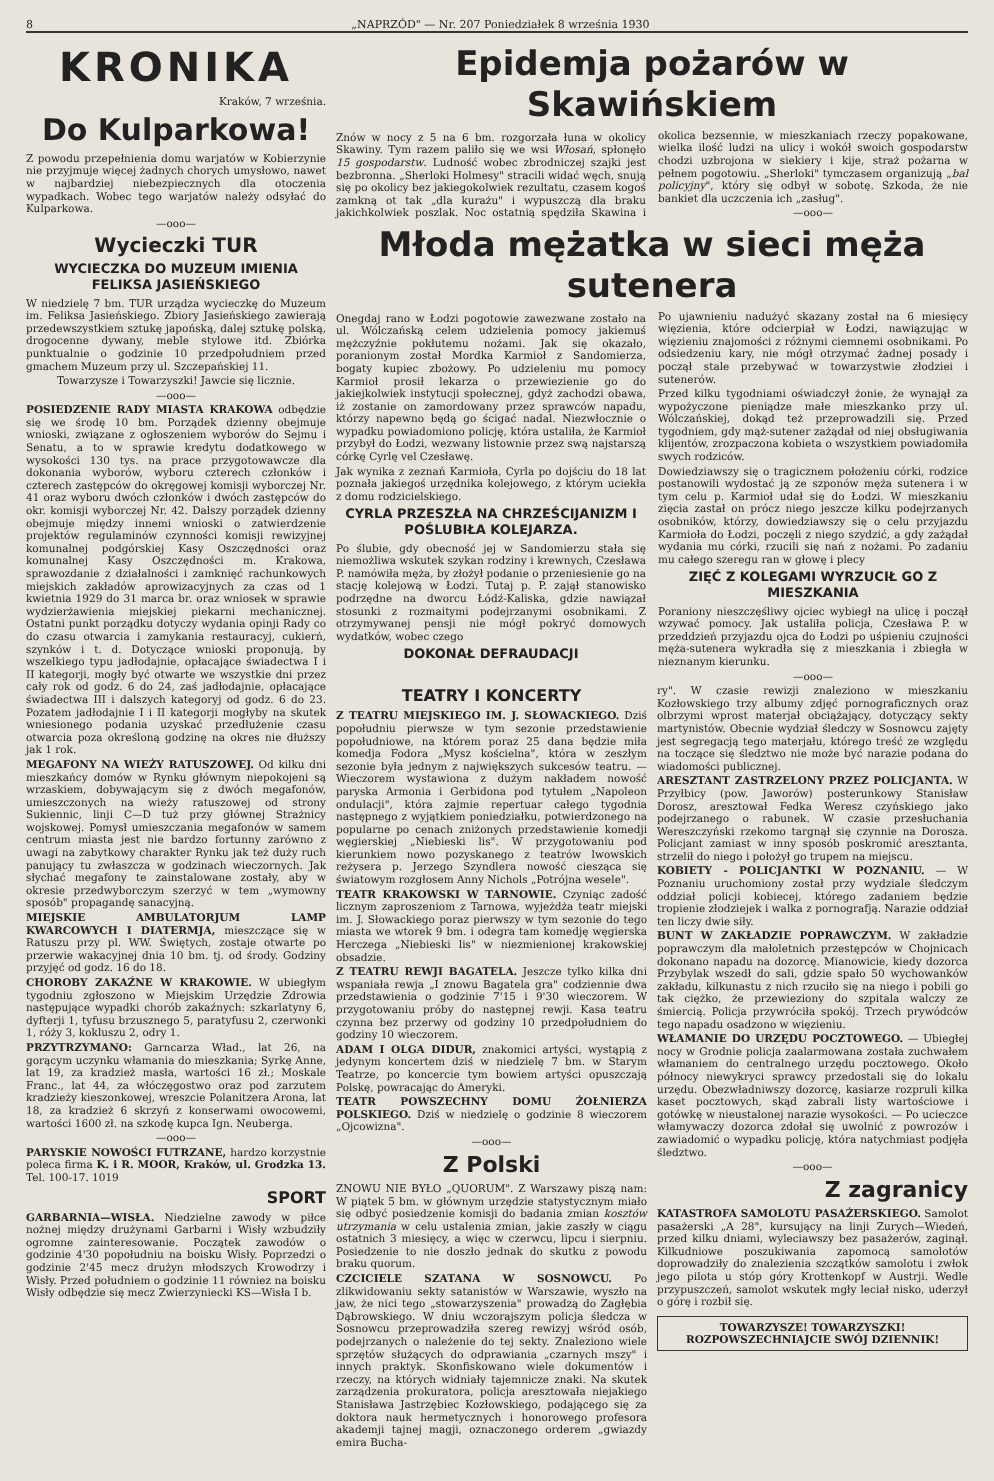8 „NAPRZÓD" — Nr. 207 Poniedziałek 8 września 1930
KRONIKA
Kraków, 7 września.
Do Kulparkowa!
Z powodu przepełnienia domu warjatów w Kobierzynie nie przyjmuje więcej żadnych chorych umysłowo, nawet w najbardziej niebezpiecznych dla otoczenia wypadkach. Wobec tego warjatów należy odsyłać do Kulparkowa.
—ooo—
Wycieczki TUR
WYCIECZKA DO MUZEUM IMIENIA FELIKSA JASIEŃSKIEGO
W niedzielę 7 bm. TUR urządza wycieczkę do Muzeum im. Feliksa Jasieńskiego. Zbiory Jasieńskiego zawierają przedewszystkiem sztukę japońską, dalej sztukę polską, drogocenne dywany, meble stylowe itd. Zbiórka punktualnie o godzinie 10 przedpołudniem przed gmachem Muzeum przy ul. Szczepańskiej 11.
Towarzysze i Towarzyszki! Jawcie się licznie.
—ooo—
POSIEDZENIE RADY MIASTA KRAKOWA odbędzie się we środę 10 bm. Porządek dzienny obejmuje wnioski, związane z ogłoszeniem wyborów do Sejmu i Senatu, a to w sprawie kredytu dodatkowego w wysokości 130 tys. na prace przygotowawcze dla dokonania wyborów, wyboru czterech członków i czterech zastępców do okręgowej komisji wyborczej Nr. 41 oraz wyboru dwóch członków i dwóch zastępców do okr. komisji wyborczej Nr. 42. Dalszy porządek dzienny obejmuje między innemi wnioski o zatwierdzenie projektów regulaminów czynności komisji rewizyjnej komunalnej podgórskiej Kasy Oszczędności oraz komunalnej Kasy Oszczędności m. Krakowa, sprawozdanie z działalności i zamknięć rachunkowych miejskich zakładów aprowizacyjnych za czas od 1 kwietnia 1929 do 31 marca br. oraz wniosek w sprawie wydzierżawienia miejskiej piekarni mechanicznej. Ostatni punkt porządku dotyczy wydania opinji Rady co do czasu otwarcia i zamykania restauracyj, cukierń, szynków i t. d. Dotyczące wnioski proponują, by wszelkiego typu jadłodajnie, opłacające świadectwa I i II kategorji, mogły być otwarte we wszystkie dni przez cały rok od godz. 6 do 24, zaś jadłodajnie, opłacające świadectwa III i dalszych kategoryj od godz. 6 do 23. Pozatem jadłodajnie I i II kategorji mogłyby na skutek wniesionego podania uzyskać przedłużenie czasu otwarcia poza określoną godzinę na okres nie dłuższy jak 1 rok.
MEGAFONY NA WIEŻY RATUSZOWEJ. Od kilku dni mieszkańcy domów w Rynku głównym niepokojeni są wrzaskiem, dobywającym się z dwóch megafonów, umieszczonych na wieży ratuszowej od strony Sukiennic, linji C—D tuż przy głównej Strażnicy wojskowej. Pomysł umieszczania megafonów w samem centrum miasta jest nie bardzo fortunny zarówno z uwagi na zabytkowy charakter Rynku jak też duży ruch panujący tu zwłaszcza w godzinach wieczornych. Jak słychać megafony te zainstalowane zostały, aby w okresie przedwyborczym szerzyć w tem „wymowny sposób" propagandę sanacyjną.
MIEJSKIE AMBULATORJUM LAMP KWARCOWYCH I DIATERMJA, mieszczące się w Ratuszu przy pl. WW. Świętych, zostaje otwarte po przerwie wakacyjnej dnia 10 bm. tj. od środy. Godziny przyjęć od godz. 16 do 18.
CHOROBY ZAKAŹNE W KRAKOWIE. W ubiegłym tygodniu zgłoszono w Miejskim Urzędzie Zdrowia następujące wypadki chorób zakaźnych: szkarlatyny 6, dyfterji 1, tyfusu brzusznego 5, paratyfusu 2, czerwonki 1, róży 3, kokluszu 2, odry 1.
PRZYTRZYMANO: Garncarza Wład., lat 26, na gorącym uczynku włamania do mieszkania; Syrkę Anne, lat 19, za kradzież masła, wartości 16 zł.; Moskale Franc., lat 44, za włóczęgostwo oraz pod zarzutem kradzieży kieszonkowej, wreszcie Polanitzera Arona, lat 18, za kradzież 6 skrzyń z konserwami owocowemi, wartości 1600 zł. na szkodę kupca Ign. Neuberga.
—ooo—
PARYSKIE NOWOŚCI FUTRZANE, hardzo korzystnie poleca firma K. i R. MOOR, Kraków, ul. Grodzka 13. Tel. 100-17. 1019
SPORT
GARBARNIA—WISŁA. Niedzielne zawody w piłce nożnej między drużynami Garbarni i Wisły wzbudziły ogromne zainteresowanie. Początek zawodów o godzinie 4'30 popołudniu na boisku Wisły. Poprzedzi o godzinie 2'45 mecz drużyn młodszych Krowodrzy i Wisły. Przed południem o godzinie 11 równiez na boisku Wisły odbędzie się mecz Zwierzyniecki KS—Wisła I b.
Epidemja pożarów w Skawińskiem
Znów w nocy z 5 na 6 bm. rozgorzała łuna w okolicy Skawiny. Tym razem paliło się we wsi Włosań, spłonęło 15 gospodarstw. Ludność wobec zbrodniczej szajki jest bezbronna. „Sherloki Holmesy" stracili widać węch, snują się po okolicy bez jakiegokolwiek rezultatu, czasem kogoś zamkną ot tak „dla kurażu" i wypuszczą dla braku jakichkolwiek poszlak. Noc ostatnią spędziła Skawina i okolica bezsennie, w mieszkaniach rzeczy popakowane, wielka ilość ludzi na ulicy i wokół swoich gospodarstw chodzi uzbrojona w siekiery i kije, straż pożarna w pełnem pogotowiu. „Sherloki" tymczasem organizują „bal policyjny", który się odbył w sobotę. Szkoda, że nie bankiet dla uczczenia ich „zasług".
—ooo—
Młoda mężatka w sieci męża sutenera
Onegdaj rano w Łodzi pogotowie zawezwane zostało na ul. Wólczańską celem udzielenia pomocy jakiemuś mężczyźnie pokłutemu nożami. Jak się okazało, poranionym został Mordka Karmioł z Sandomierza, bogaty kupiec zbożowy. Po udzieleniu mu pomocy Karmioł prosił lekarza o przewiezienie go do jakiejkolwiek instytucji społecznej, gdyż zachodzi obawa, iż zostanie on zamordowany przez sprawców napadu, którzy napewno będą go ścigać nadal. Niezwłocznie o wypadku powiadomiono policję, która ustaliła, że Karmioł przybył do Łodzi, wezwany listownie przez swą najstarszą córkę Cyrlę vel Czesławę.
Jak wynika z zeznań Karmioła, Cyrla po dojściu do 18 lat poznała jakiegoś urzędnika kolejowego, z którym uciekła z domu rodzicielskiego.
CYRLA PRZESZŁA NA CHRZEŚCIJANIZM I POŚLUBIŁA KOLEJARZA.
Po ślubie, gdy obecność jej w Sandomierzu stała się niemożliwa wskutek szykan rodziny i krewnych, Czesława P. namówiła męża, by złożył podanie o przeniesienie go na stację kolejową w Łodzi. Tutaj p. P. zajął stanowisko podrzędne na dworcu Łódź-Kaliska, gdzie nawiązał stosunki z rozmaitymi podejrzanymi osobnikami. Z otrzymywanej pensji nie mógł pokryć domowych wydatków, wobec czego
DOKONAŁ DEFRAUDACJI
Po ujawnieniu nadużyć skazany został na 6 miesięcy więzienia, które odcierpiał w Łodzi, nawiązując w więzieniu znajomości z różnymi ciemnemi osobnikami. Po odsiedzeniu kary, nie mógł otrzymać żadnej posady i począł stale przebywać w towarzystwie złodziei i sutenerów.
Przed kilku tygodniami oświadczył żonie, że wynajął za wypożyczone pieniądze małe mieszkanko przy ul. Wólczańskiej, dokąd też przeprowadzili się. Przed tygodniem, gdy mąż-sutener zażądał od niej obsługiwania klijentów, zrozpaczona kobieta o wszystkiem powiadomiła swych rodziców.
Dowiedziawszy się o tragicznem położeniu córki, rodzice postanowili wydostać ją ze szponów męża sutenera i w tym celu p. Karmioł udał się do Łodzi. W mieszkaniu zięcia zastał on prócz niego jeszcze kilku podejrzanych osobników, którzy, dowiedziawszy się o celu przyjazdu Karmioła do Łodzi, poczęli z niego szydzić, a gdy zażądał wydania mu córki, rzucili się nań z nożami. Po zadaniu mu całego szeregu ran w głowę i plecy
ZIĘĆ Z KOLEGAMI WYRZUCIŁ GO Z MIESZKANIA
Poraniony nieszczęśliwy ojciec wybiegł na ulicę i począł wzywać pomocy. Jak ustaliła policja, Czesława P. w przeddzień przyjazdu ojca do Łodzi po uśpieniu czujności męża-sutenera wykradła się z mieszkania i zbiegła w nieznanym kierunku.
—ooo—
TEATRY I KONCERTY
Z TEATRU MIEJSKIEGO IM. J. SŁOWACKIEGO. Dziś popołudniu pierwsze w tym sezonie przedstawienie popołudniowe, na którem poraz 25 dana będzie miła komedja Fodora „Mysz kościelna", która w zeszłym sezonie była jednym z największych sukcesów teatru. — Wieczorem wystawiona z dużym nakładem nowość paryska Armonia i Gerbidona pod tytułem „Napoleon ondulacji", która zajmie repertuar całego tygodnia następnego z wyjątkiem poniedziałku, potwierdzonego na popularne po cenach zniżonych przedstawienie komedji węgierskiej „Niebieski lis". W przygotowaniu pod kierunkiem nowo pozyskanego z teatrów lwowskich reżysera p. Jerzego Szyndlera nowość ciesząca się światowym rozgłosem Anny Nichols „Potrójna wesele".
TEATR KRAKOWSKI W TARNOWIE. Czyniąc zadość licznym zaproszeniom z Tarnowa, wyjeżdża teatr miejski im. J. Słowackiego poraz pierwszy w tym sezonie do tego miasta we wtorek 9 bm. i odegra tam komedję węgierska Herczega „Niebieski lis" w niezmienionej krakowskiej obsadzie.
Z TEATRU REWJI BAGATELA. Jeszcze tylko kilka dni wspaniała rewja „I znowu Bagatela gra" codziennie dwa przedstawienia o godzinie 7'15 i 9'30 wieczorem. W przygotowaniu próby do następnej rewji. Kasa teatru czynna bez przerwy od godziny 10 przedpołudniem do godziny 10 wieczorem.
ADAM I OLGA DIDUR, znakomici artyści, wystąpią z jedynym koncertem dziś w niedzielę 7 bm. w Starym Teatrze, po koncercie tym bowiem artyści opuszczają Polskę, powracając do Ameryki.
TEATR POWSZECHNY DOMU ŻOŁNIERZA POLSKIEGO. Dziś w niedzielę o godzinie 8 wieczorem „Ojcowizna".
—ooo—
Z Polski
ZNOWU NIE BYŁO „QUORUM". Z Warszawy piszą nam: W piątek 5 bm. w głównym urzędzie statystycznym miało się odbyć posiedzenie komisji do badania zmian kosztów utrzymania w celu ustalenia zmian, jakie zaszły w ciągu ostatnich 3 miesięcy, a więc w czerwcu, lipcu i sierpniu. Posiedzenie to nie doszło jednak do skutku z powodu braku quorum.
CZCICIELE SZATANA W SOSNOWCU. Po zlikwidowaniu sekty satanistów w Warszawie, wyszło na jaw, że nici tego „stowarzyszenia" prowadzą do Zagłębia Dąbrowskiego. W dniu wczorajszym policja śledcza w Sosnowcu przeprowadziła szereg rewizyj wśród osób, podejrzanych o należenie do tej sekty. Znaleziono wiele sprzętów służących do odprawiania „czarnych mszy" i innych praktyk. Skonfiskowano wiele dokumentów i rzeczy, na których widniały tajemnicze znaki. Na skutek zarządzenia prokuratora, policja aresztowała niejakiego Stanisława Jastrzębiec Kozłowskiego, podającego się za doktora nauk hermetycznych i honorowego profesora akademji tajnej magji, oznaczonego orderem „gwiazdy emira Bucha-
ry". W czasie rewizji znaleziono w mieszkaniu Kozłowskiego trzy albumy zdjęć pornograficznych oraz olbrzymi wprost materjał obciążający, dotyczący sekty martynistów. Obecnie wydział śledczy w Sosnowcu zajęty jest segregacją tego materjału, którego treść ze względu na toczące się śledztwo nie może być narazie podana do wiadomości publicznej.
ARESZTANT ZASTRZELONY PRZEZ POLICJANTA. W Przyłbicy (pow. Jaworów) posterunkowy Stanisław Dorosz, aresztował Fedka Weresz czyńskiego jako podejrzanego o rabunek. W czasie przesłuchania Wereszczyński rzekomo targnął się czynnie na Dorosza. Policjant zamiast w inny sposób poskromić aresztanta, strzelił do niego i położył go trupem na miejscu.
KOBIETY - POLICJANTKI W POZNANIU. — W Poznaniu uruchomiony został przy wydziale śledczym oddział policji kobiecej, którego zadaniem będzie tropienie złodziejek i walka z pornografją. Narazie oddział ten liczy dwie siły.
BUNT W ZAKŁADZIE POPRAWCZYM. W zakładzie poprawczym dla małoletnich przestępców w Chojnicach dokonano napadu na dozorcę. Mianowicie, kiedy dozorca Przybylak wszedł do sali, gdzie spało 50 wychowanków zakładu, kilkunastu z nich rzuciło się na niego i pobili go tak ciężko, że przewieziony do szpitala walczy ze śmiercią. Policja przywróciła spokój. Trzech prywódców tego napadu osadzono w więzieniu.
WŁAMANIE DO URZĘDU POCZTOWEGO. — Ubiegłej nocy w Grodnie policja zaalarmowana została zuchwałem włamaniem do centralnego urzędu pocztowego. Około północy niewykryci sprawcy przedostali się do lokalu urzędu. Obezwładniwszy dozorcę, kasiarze rozpruli kilka kaset pocztowych, skąd zabrali listy wartościowe i gotówkę w nieustalonej narazie wysokości. — Po ucieczce włamywaczy dozorca zdołał się uwolnić z powrozów i zawiadomić o wypadku policję, która natychmiast podjęła śledztwo.
—ooo—
Z zagranicy
KATASTROFA SAMOLOTU PASAŻERSKIEGO. Samolot pasażerski „A 28", kursujący na linji Zurych—Wiedeń, przed kilku dniami, wyleciawszy bez pasażerów, zaginął. Kilkudniowe poszukiwania zapomocą samolotów doprowadziły do znalezienia szczątków samolotu i zwłok jego pilota u stóp góry Krottenkopf w Austrji. Wedle przypuszczeń, samolot wskutek mgły leciał nisko, uderzył o górę i rozbił się.
TOWARZYSZE! TOWARZYSZKI!
ROZPOWSZECHNIAJCIE SWÓJ DZIENNIK!